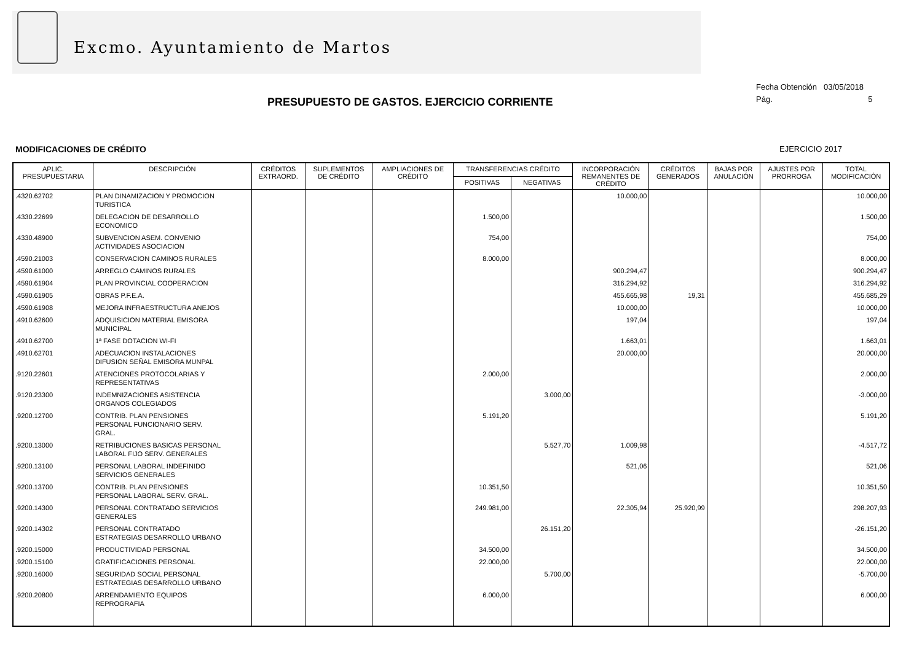Excmo. Ayuntamiento de Martos
Fecha Obtención 03/05/2018
Pág. 5
PRESUPUESTO DE GASTOS. EJERCICIO CORRIENTE
MODIFICACIONES DE CRÉDITO EJERCICIO 2017
| APLIC. PRESUPUESTARIA | DESCRIPCIÓN | CRÉDITOS EXTRAORD. | SUPLEMENTOS DE CRÉDITO | AMPLIACIONES DE CRÉDITO | TRANSFERENCIAS CRÉDITO | | INCORPORACIÓN REMANENTES DE CRÉDITO | CRÉDITOS GENERADOS | BAJAS POR ANULACIÓN | AJUSTES POR PRORROGA | TOTAL MODIFICACIÓN |
| --- | --- | --- | --- | --- | --- | --- | --- | --- | --- | --- | --- |
| | | | | | POSITIVAS | NEGATIVAS | | | | | |
| .4320.62702 | PLAN DINAMIZACION Y PROMOCION TURISTICA | | | | | | 10.000,00 | | | | 10.000,00 |
| .4330.22699 | DELEGACION DE DESARROLLO ECONOMICO | | | | 1.500,00 | | | | | | 1.500,00 |
| .4330.48900 | SUBVENCION ASEM. CONVENIO ACTIVIDADES ASOCIACION | | | | 754,00 | | | | | | 754,00 |
| .4590.21003 | CONSERVACION CAMINOS RURALES | | | | 8.000,00 | | | | | | 8.000,00 |
| .4590.61000 | ARREGLO CAMINOS RURALES | | | | | | 900.294,47 | | | | 900.294,47 |
| .4590.61904 | PLAN PROVINCIAL COOPERACION | | | | | | 316.294,92 | | | | 316.294,92 |
| .4590.61905 | OBRAS P.F.E.A. | | | | | | 455.665,98 | 19,31 | | | 455.685,29 |
| .4590.61908 | MEJORA INFRAESTRUCTURA ANEJOS | | | | | | 10.000,00 | | | | 10.000,00 |
| .4910.62600 | ADQUISICION MATERIAL EMISORA MUNICIPAL | | | | | | 197,04 | | | | 197,04 |
| .4910.62700 | 1ª FASE DOTACION WI-FI | | | | | | 1.663,01 | | | | 1.663,01 |
| .4910.62701 | ADECUACION INSTALACIONES DIFUSION SEÑAL EMISORA MUNPAL | | | | | | 20.000,00 | | | | 20.000,00 |
| .9120.22601 | ATENCIONES PROTOCOLARIAS Y REPRESENTATIVAS | | | | 2.000,00 | | | | | | 2.000,00 |
| .9120.23300 | INDEMNIZACIONES ASISTENCIA ORGANOS COLEGIADOS | | | | | 3.000,00 | | | | | -3.000,00 |
| .9200.12700 | CONTRIB. PLAN PENSIONES PERSONAL FUNCIONARIO SERV. GRAL. | | | | 5.191,20 | | | | | | 5.191,20 |
| .9200.13000 | RETRIBUCIONES BASICAS PERSONAL LABORAL FIJO SERV. GENERALES | | | | | 5.527,70 | 1.009,98 | | | | -4.517,72 |
| .9200.13100 | PERSONAL LABORAL INDEFINIDO SERVICIOS GENERALES | | | | | | 521,06 | | | | 521,06 |
| .9200.13700 | CONTRIB. PLAN PENSIONES PERSONAL LABORAL SERV. GRAL. | | | | 10.351,50 | | | | | | 10.351,50 |
| .9200.14300 | PERSONAL CONTRATADO SERVICIOS GENERALES | | | | 249.981,00 | | 22.305,94 | 25.920,99 | | | 298.207,93 |
| .9200.14302 | PERSONAL CONTRATADO ESTRATEGIAS DESARROLLO URBANO | | | | | 26.151,20 | | | | | -26.151,20 |
| .9200.15000 | PRODUCTIVIDAD PERSONAL | | | | 34.500,00 | | | | | | 34.500,00 |
| .9200.15100 | GRATIFICACIONES PERSONAL | | | | 22.000,00 | | | | | | 22.000,00 |
| .9200.16000 | SEGURIDAD SOCIAL PERSONAL ESTRATEGIAS DESARROLLO URBANO | | | | | 5.700,00 | | | | | -5.700,00 |
| .9200.20800 | ARRENDAMIENTO EQUIPOS REPROGRAFIA | | | | 6.000,00 | | | | | | 6.000,00 |